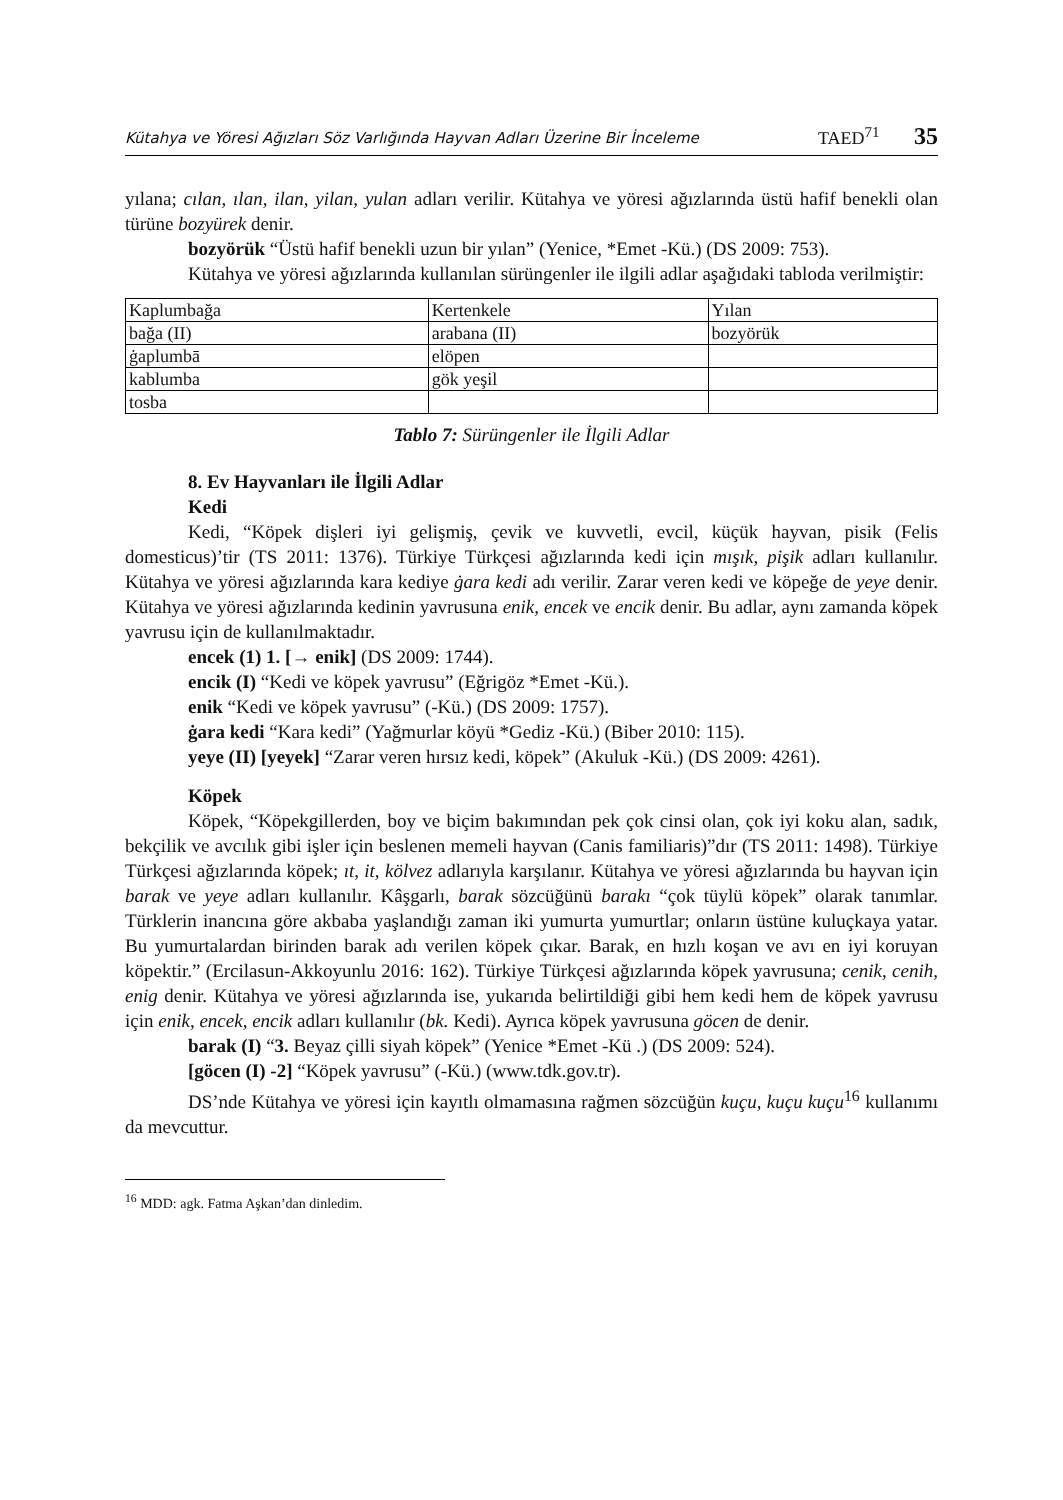Kütahya ve Yöresi Ağızları Söz Varlığında Hayvan Adları Üzerine Bir İnceleme TAED<sup>71</sup> 35
yılana; cılan, ılan, ilan, yilan, yulan adları verilir. Kütahya ve yöresi ağızlarında üstü hafif benekli olan türüne bozyürek denir.
bozyörük “Üstü hafif benekli uzun bir yılan” (Yenice, *Emet -Kü.) (DS 2009: 753).
Kütahya ve yöresi ağızlarında kullanılan sürüngenler ile ilgili adlar aşağıdaki tabloda verilmiştir:
| Kaplumbağa | Kertenkele | Yılan |
| --- | --- | --- |
| bağa (II) | arabana (II) | bozyörük |
| ġaplumbā | elöpen | |
| kablumba | gök yeşil | |
| tosba | | |
Tablo 7: Sürüngenler ile İlgili Adlar
8. Ev Hayvanları ile İlgili Adlar
Kedi
Kedi, “Köpek dişleri iyi gelişmiş, çevik ve kuvvetli, evcil, küçük hayvan, pisik (Felis domesticus)’tir (TS 2011: 1376). Türkiye Türkçesi ağızlarında kedi için mışık, pişik adları kullanılır. Kütahya ve yöresi ağızlarında kara kediye ġara kedi adı verilir. Zarar veren kedi ve köpeğe de yeye denir. Kütahya ve yöresi ağızlarında kedinin yavrusuna enik, encek ve encik denir. Bu adlar, aynı zamanda köpek yavrusu için de kullanılmaktadır.
encek (1) 1. [→ enik] (DS 2009: 1744).
encik (I) “Kedi ve köpek yavrusu” (Eğrigöz *Emet -Kü.).
enik “Kedi ve köpek yavrusu” (-Kü.) (DS 2009: 1757).
ġara kedi “Kara kedi” (Yağmurlar köyü *Gediz -Kü.) (Biber 2010: 115).
yeye (II) [yeyek] “Zarar veren hırsız kedi, köpek” (Akuluk -Kü.) (DS 2009: 4261).
Köpek
Köpek, “Köpekgillerden, boy ve biçim bakımından pek çok cinsi olan, çok iyi koku alan, sadık, bekçilik ve avcılık gibi işler için beslenen memeli hayvan (Canis familiaris)”dır (TS 2011: 1498). Türkiye Türkçesi ağızlarında köpek; ıt, it, kölvez adlarıyla karşılanır. Kütahya ve yöresi ağızlarında bu hayvan için barak ve yeye adları kullanılır. Kâşgarlı, barak sözcüğünü barakı “çok tüylü köpek” olarak tanımlar. Türklerin inancına göre akbaba yaşlandığı zaman iki yumurta yumurtlar; onların üstüne kuluçkaya yatar. Bu yumurtalardan birinden barak adı verilen köpek çıkar. Barak, en hızlı koşan ve avı en iyi koruyan köpektir.” (Ercilasun-Akkoyunlu 2016: 162). Türkiye Türkçesi ağızlarında köpek yavrusuna; cenik, cenih, enig denir. Kütahya ve yöresi ağızlarında ise, yukarıda belirtildiği gibi hem kedi hem de köpek yavrusu için enik, encek, encik adları kullanılır (bk. Kedi). Ayrıca köpek yavrusuna göcen de denir.
barak (I) “3. Beyaz çilli siyah köpek” (Yenice *Emet -Kü .) (DS 2009: 524).
[göcen (I) -2] “Köpek yavrusu” (-Kü.) (www.tdk.gov.tr).
DS’nde Kütahya ve yöresi için kayıtlı olmamasına rağmen sözcüğün kuçu, kuçu kuçu<sup>16</sup> kullanımı da mevcuttur.
<sup>16</sup> MDD: agk. Fatma Aşkan’dan dinledim.